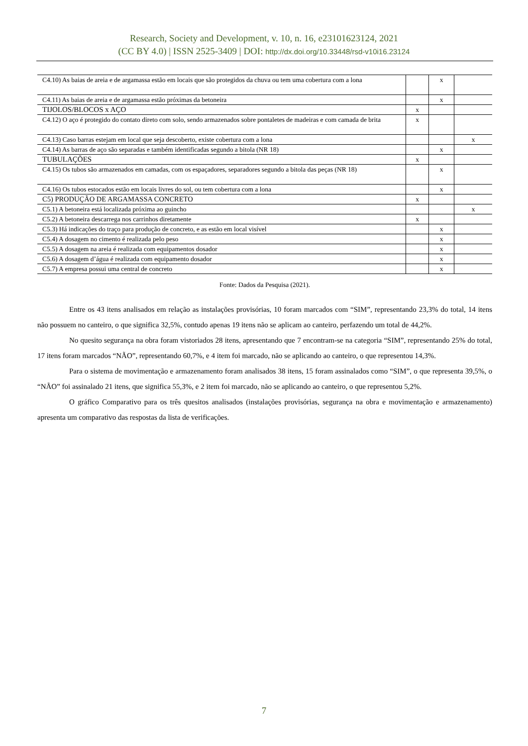Research, Society and Development, v. 10, n. 16, e23101623124, 2021
(CC BY 4.0) | ISSN 2525-3409 | DOI: http://dx.doi.org/10.33448/rsd-v10i16.23124
| C4.10) As baias de areia e de argamassa estão em locais que são protegidos da chuva ou tem uma cobertura com a lona | | x | |
| C4.11) As baias de areia e de argamassa estão próximas da betoneira | | x | |
| TIJOLOS/BLOCOS x AÇO | x | | |
| C4.12) O aço é protegido do contato direto com solo, sendo armazenados sobre pontaletes de madeiras e com camada de brita | x | | |
| C4.13) Caso barras estejam em local que seja descoberto, existe cobertura com a lona | | | x |
| C4.14) As barras de aço são separadas e também identificadas segundo a bitola (NR 18) | | x | |
| TUBULAÇÕES | x | | |
| C4.15) Os tubos são armazenados em camadas, com os espaçadores, separadores segundo a bitola das peças (NR 18) | | x | |
| C4.16) Os tubos estocados estão em locais livres do sol, ou tem cobertura com a lona | | x | |
| C5) PRODUÇÃO DE ARGAMASSA CONCRETO | x | | |
| C5.1) A betoneira está localizada próxima ao guincho | | | x |
| C5.2) A betoneira descarrega nos carrinhos diretamente | x | | |
| C5.3) Há indicações do traço para produção de concreto, e as estão em local visível | | x | |
| C5.4) A dosagem no cimento é realizada pelo peso | | x | |
| C5.5) A dosagem na areia é realizada com equipamentos dosador | | x | |
| C5.6) A dosagem d’água é realizada com equipamento dosador | | x | |
| C5.7) A empresa possui uma central de concreto | | x | |
Fonte: Dados da Pesquisa (2021).
Entre os 43 itens analisados em relação as instalações provisórias, 10 foram marcados com “SIM”, representando 23,3% do total, 14 itens não possuem no canteiro, o que significa 32,5%, contudo apenas 19 itens não se aplicam ao canteiro, perfazendo um total de 44,2%.
No quesito segurança na obra foram vistoriados 28 itens, apresentando que 7 encontram-se na categoria “SIM”, representando 25% do total, 17 itens foram marcados “NÃO”, representando 60,7%, e 4 item foi marcado, não se aplicando ao canteiro, o que representou 14,3%.
Para o sistema de movimentação e armazenamento foram analisados 38 itens, 15 foram assinalados como “SIM”, o que representa 39,5%, o “NÃO” foi assinalado 21 itens, que significa 55,3%, e 2 item foi marcado, não se aplicando ao canteiro, o que representou 5,2%.
O gráfico Comparativo para os três quesitos analisados (instalações provisórias, segurança na obra e movimentação e armazenamento) apresenta um comparativo das respostas da lista de verificações.
7